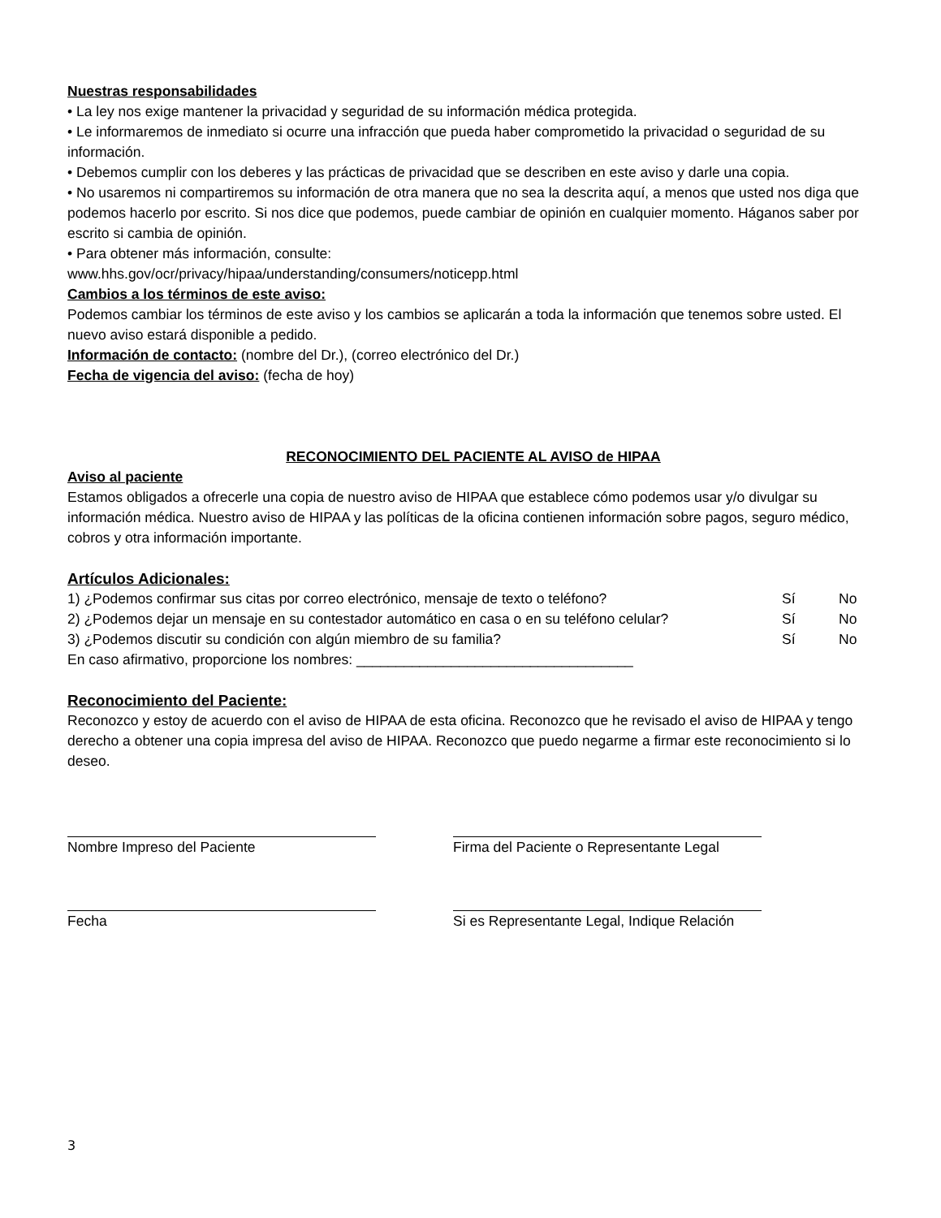Nuestras responsabilidades
• La ley nos exige mantener la privacidad y seguridad de su información médica protegida.
• Le informaremos de inmediato si ocurre una infracción que pueda haber comprometido la privacidad o seguridad de su información.
• Debemos cumplir con los deberes y las prácticas de privacidad que se describen en este aviso y darle una copia.
• No usaremos ni compartiremos su información de otra manera que no sea la descrita aquí, a menos que usted nos diga que podemos hacerlo por escrito. Si nos dice que podemos, puede cambiar de opinión en cualquier momento. Háganos saber por escrito si cambia de opinión.
• Para obtener más información, consulte:
www.hhs.gov/ocr/privacy/hipaa/understanding/consumers/noticepp.html
Cambios a los términos de este aviso:
Podemos cambiar los términos de este aviso y los cambios se aplicarán a toda la información que tenemos sobre usted. El nuevo aviso estará disponible a pedido.
Información de contacto: (nombre del Dr.), (correo electrónico del Dr.)
Fecha de vigencia del aviso: (fecha de hoy)
RECONOCIMIENTO DEL PACIENTE AL AVISO de HIPAA
Aviso al paciente
Estamos obligados a ofrecerle una copia de nuestro aviso de HIPAA que establece cómo podemos usar y/o divulgar su información médica. Nuestro aviso de HIPAA y las políticas de la oficina contienen información sobre pagos, seguro médico, cobros y otra información importante.
Artículos Adicionales:
| 1) ¿Podemos confirmar sus citas por correo electrónico, mensaje de texto o teléfono? | Sí | No |
| 2) ¿Podemos dejar un mensaje en su contestador automático en casa o en su teléfono celular? | Sí | No |
| 3) ¿Podemos discutir su condición con algún miembro de su familia? | Sí | No |
En caso afirmativo, proporcione los nombres: ___________________________________
Reconocimiento del Paciente:
Reconozco y estoy de acuerdo con el aviso de HIPAA de esta oficina. Reconozco que he revisado el aviso de HIPAA y tengo derecho a obtener una copia impresa del aviso de HIPAA. Reconozco que puedo negarme a firmar este reconocimiento si lo deseo.
Nombre Impreso del Paciente Firma del Paciente o Representante Legal
Fecha Si es Representante Legal, Indique Relación
3